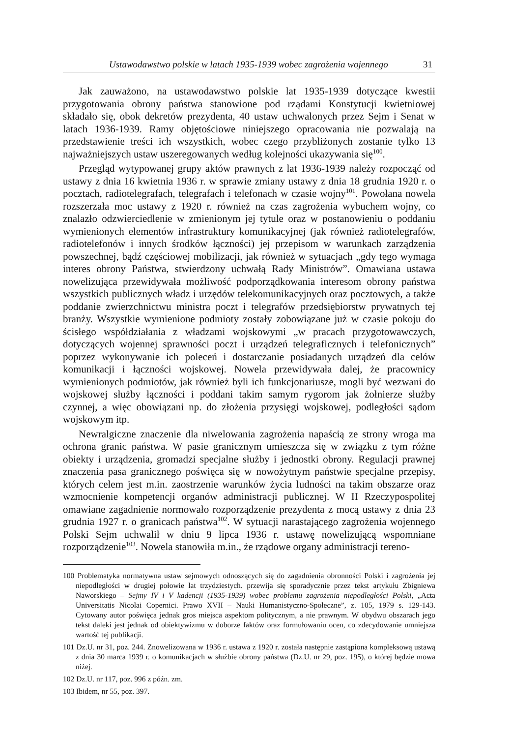Ustawodawstwo polskie w latach 1935-1939 wobec zagrożenia wojennego 31
Jak zauważono, na ustawodawstwo polskie lat 1935-1939 dotyczące kwestii przygotowania obrony państwa stanowione pod rządami Konstytucji kwietniowej składało się, obok dekretów prezydenta, 40 ustaw uchwalonych przez Sejm i Senat w latach 1936-1939. Ramy objętościowe niniejszego opracowania nie pozwalają na przedstawienie treści ich wszystkich, wobec czego przybliżonych zostanie tylko 13 najważniejszych ustaw uszeregowanych według kolejności ukazywania się<sup>100</sup>.
Przegląd wytypowanej grupy aktów prawnych z lat 1936-1939 należy rozpocząć od ustawy z dnia 16 kwietnia 1936 r. w sprawie zmiany ustawy z dnia 18 grudnia 1920 r. o pocztach, radiotelegrafach, telegrafach i telefonach w czasie wojny<sup>101</sup>. Powołana nowela rozszerzała moc ustawy z 1920 r. również na czas zagrożenia wybuchem wojny, co znalazło odzwierciedlenie w zmienionym jej tytule oraz w postanowieniu o poddaniu wymienionych elementów infrastruktury komunikacyjnej (jak również radiotelegrafów, radiotelefonów i innych środków łączności) jej przepisom w warunkach zarządzenia powszechnej, bądź częściowej mobilizacji, jak również w sytuacjach „gdy tego wymaga interes obrony Państwa, stwierdzony uchwałą Rady Ministrów”. Omawiana ustawa nowelizująca przewidywała możliwość podporządkowania interesom obrony państwa wszystkich publicznych władz i urzędów telekomunikacyjnych oraz pocztowych, a także poddanie zwierzchnictwu ministra poczt i telegrafów przedsiębiorstw prywatnych tej branży. Wszystkie wymienione podmioty zostały zobowiązane już w czasie pokoju do ścisłego współdziałania z władzami wojskowymi „w pracach przygotowawczych, dotyczących wojennej sprawności poczt i urządzeń telegraficznych i telefonicznych” poprzez wykonywanie ich poleceń i dostarczanie posiadanych urządzeń dla celów komunikacji i łączności wojskowej. Nowela przewidywała dalej, że pracownicy wymienionych podmiotów, jak również byli ich funkcjonariusze, mogli być wezwani do wojskowej służby łączności i poddani takim samym rygorom jak żołnierze służby czynnej, a więc obowiązani np. do złożenia przysięgi wojskowej, podległości sądom wojskowym itp.
Newralgiczne znaczenie dla niwelowania zagrożenia napaścią ze strony wroga ma ochrona granic państwa. W pasie granicznym umieszcza się w związku z tym różne obiekty i urządzenia, gromadzi specjalne służby i jednostki obrony. Regulacji prawnej znaczenia pasa granicznego poświęca się w nowożytnym państwie specjalne przepisy, których celem jest m.in. zaostrzenie warunków życia ludności na takim obszarze oraz wzmocnienie kompetencji organów administracji publicznej. W II Rzeczypospolitej omawiane zagadnienie normowało rozporządzenie prezydenta z mocą ustawy z dnia 23 grudnia 1927 r. o granicach państwa<sup>102</sup>. W sytuacji narastającego zagrożenia wojennego Polski Sejm uchwalił w dniu 9 lipca 1936 r. ustawę nowelizującą wspomniane rozporządzenie<sup>103</sup>. Nowela stanowiła m.in., że rządowe organy administracji tereno-
100 Problematyka normatywna ustaw sejmowych odnoszących się do zagadnienia obronności Polski i zagrożenia jej niepodległości w drugiej połowie lat trzydziestych. przewija się sporadycznie przez tekst artykułu Zbigniewa Naworskiego – Sejmy IV i V kadencji (1935-1939) wobec problemu zagrożenia niepodległości Polski, „Acta Universitatis Nicolai Copernici. Prawo XVII – Nauki Humanistyczno-Społeczne”, z. 105, 1979 s. 129-143. Cytowany autor poświęca jednak gros miejsca aspektom politycznym, a nie prawnym. W obydwu obszarach jego tekst daleki jest jednak od obiektywizmu w doborze faktów oraz formułowaniu ocen, co zdecydowanie umniejsza wartość tej publikacji.
101 Dz.U. nr 31, poz. 244. Znowelizowana w 1936 r. ustawa z 1920 r. została następnie zastąpiona kompleksową ustawą z dnia 30 marca 1939 r. o komunikacjach w służbie obrony państwa (Dz.U. nr 29, poz. 195), o której będzie mowa niżej.
102 Dz.U. nr 117, poz. 996 z późn. zm.
103 Ibidem, nr 55, poz. 397.